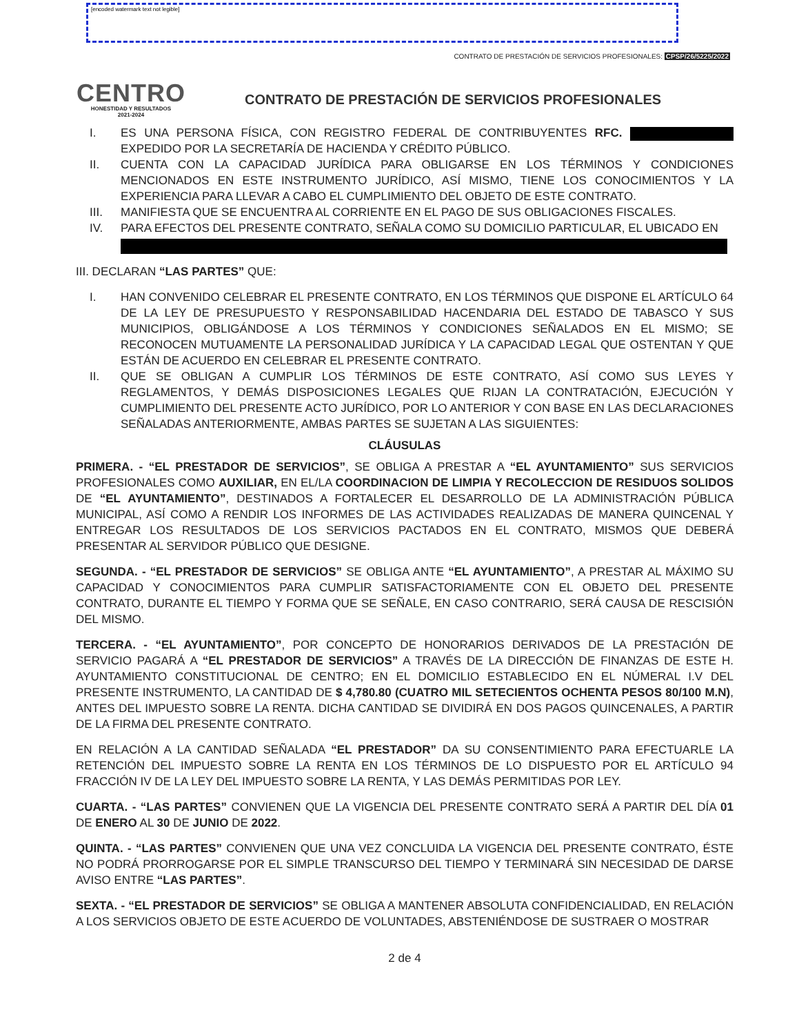[encoded watermark text not legible]
CONTRATO DE PRESTACIÓN DE SERVICIOS PROFESIONALES: CPSP/26/5225/2022
CENTRO
HONESTIDAD Y RESULTADOS
2021-2024
CONTRATO DE PRESTACIÓN DE SERVICIOS PROFESIONALES
I. ES UNA PERSONA FÍSICA, CON REGISTRO FEDERAL DE CONTRIBUYENTES RFC. EXPEDIDO POR LA SECRETARÍA DE HACIENDA Y CRÉDITO PÚBLICO.
II. CUENTA CON LA CAPACIDAD JURÍDICA PARA OBLIGARSE EN LOS TÉRMINOS Y CONDICIONES MENCIONADOS EN ESTE INSTRUMENTO JURÍDICO, ASÍ MISMO, TIENE LOS CONOCIMIENTOS Y LA EXPERIENCIA PARA LLEVAR A CABO EL CUMPLIMIENTO DEL OBJETO DE ESTE CONTRATO.
III. MANIFIESTA QUE SE ENCUENTRA AL CORRIENTE EN EL PAGO DE SUS OBLIGACIONES FISCALES.
IV. PARA EFECTOS DEL PRESENTE CONTRATO, SEÑALA COMO SU DOMICILIO PARTICULAR, EL UBICADO EN
III. DECLARAN “LAS PARTES” QUE:
I. HAN CONVENIDO CELEBRAR EL PRESENTE CONTRATO, EN LOS TÉRMINOS QUE DISPONE EL ARTÍCULO 64 DE LA LEY DE PRESUPUESTO Y RESPONSABILIDAD HACENDARIA DEL ESTADO DE TABASCO Y SUS MUNICIPIOS, OBLIGÁNDOSE A LOS TÉRMINOS Y CONDICIONES SEÑALADOS EN EL MISMO; SE RECONOCEN MUTUAMENTE LA PERSONALIDAD JURÍDICA Y LA CAPACIDAD LEGAL QUE OSTENTAN Y QUE ESTÁN DE ACUERDO EN CELEBRAR EL PRESENTE CONTRATO.
II. QUE SE OBLIGAN A CUMPLIR LOS TÉRMINOS DE ESTE CONTRATO, ASÍ COMO SUS LEYES Y REGLAMENTOS, Y DEMÁS DISPOSICIONES LEGALES QUE RIJAN LA CONTRATACIÓN, EJECUCIÓN Y CUMPLIMIENTO DEL PRESENTE ACTO JURÍDICO, POR LO ANTERIOR Y CON BASE EN LAS DECLARACIONES SEÑALADAS ANTERIORMENTE, AMBAS PARTES SE SUJETAN A LAS SIGUIENTES:
CLÁUSULAS
PRIMERA. - “EL PRESTADOR DE SERVICIOS”, SE OBLIGA A PRESTAR A “EL AYUNTAMIENTO” SUS SERVICIOS PROFESIONALES COMO AUXILIAR, EN EL/LA COORDINACION DE LIMPIA Y RECOLECCION DE RESIDUOS SOLIDOS DE “EL AYUNTAMIENTO”, DESTINADOS A FORTALECER EL DESARROLLO DE LA ADMINISTRACIÓN PÚBLICA MUNICIPAL, ASÍ COMO A RENDIR LOS INFORMES DE LAS ACTIVIDADES REALIZADAS DE MANERA QUINCENAL Y ENTREGAR LOS RESULTADOS DE LOS SERVICIOS PACTADOS EN EL CONTRATO, MISMOS QUE DEBERÁ PRESENTAR AL SERVIDOR PÚBLICO QUE DESIGNE.
SEGUNDA. - “EL PRESTADOR DE SERVICIOS” SE OBLIGA ANTE “EL AYUNTAMIENTO”, A PRESTAR AL MÁXIMO SU CAPACIDAD Y CONOCIMIENTOS PARA CUMPLIR SATISFACTORIAMENTE CON EL OBJETO DEL PRESENTE CONTRATO, DURANTE EL TIEMPO Y FORMA QUE SE SEÑALE, EN CASO CONTRARIO, SERÁ CAUSA DE RESCISIÓN DEL MISMO.
TERCERA. - “EL AYUNTAMIENTO”, POR CONCEPTO DE HONORARIOS DERIVADOS DE LA PRESTACIÓN DE SERVICIO PAGARÁ A “EL PRESTADOR DE SERVICIOS” A TRAVÉS DE LA DIRECCIÓN DE FINANZAS DE ESTE H. AYUNTAMIENTO CONSTITUCIONAL DE CENTRO; EN EL DOMICILIO ESTABLECIDO EN EL NÚMERAL I.V DEL PRESENTE INSTRUMENTO, LA CANTIDAD DE $ 4,780.80 (CUATRO MIL SETECIENTOS OCHENTA PESOS 80/100 M.N), ANTES DEL IMPUESTO SOBRE LA RENTA. DICHA CANTIDAD SE DIVIDIRÁ EN DOS PAGOS QUINCENALES, A PARTIR DE LA FIRMA DEL PRESENTE CONTRATO.
EN RELACIÓN A LA CANTIDAD SEÑALADA “EL PRESTADOR” DA SU CONSENTIMIENTO PARA EFECTUARLE LA RETENCIÓN DEL IMPUESTO SOBRE LA RENTA EN LOS TÉRMINOS DE LO DISPUESTO POR EL ARTÍCULO 94 FRACCIÓN IV DE LA LEY DEL IMPUESTO SOBRE LA RENTA, Y LAS DEMÁS PERMITIDAS POR LEY.
CUARTA. - “LAS PARTES” CONVIENEN QUE LA VIGENCIA DEL PRESENTE CONTRATO SERÁ A PARTIR DEL DÍA 01 DE ENERO AL 30 DE JUNIO DE 2022.
QUINTA. - “LAS PARTES” CONVIENEN QUE UNA VEZ CONCLUIDA LA VIGENCIA DEL PRESENTE CONTRATO, ÉSTE NO PODRÁ PRORROGARSE POR EL SIMPLE TRANSCURSO DEL TIEMPO Y TERMINARÁ SIN NECESIDAD DE DARSE AVISO ENTRE “LAS PARTES”.
SEXTA. - “EL PRESTADOR DE SERVICIOS” SE OBLIGA A MANTENER ABSOLUTA CONFIDENCIALIDAD, EN RELACIÓN A LOS SERVICIOS OBJETO DE ESTE ACUERDO DE VOLUNTADES, ABSTENIÉNDOSE DE SUSTRAER O MOSTRAR
2 de 4